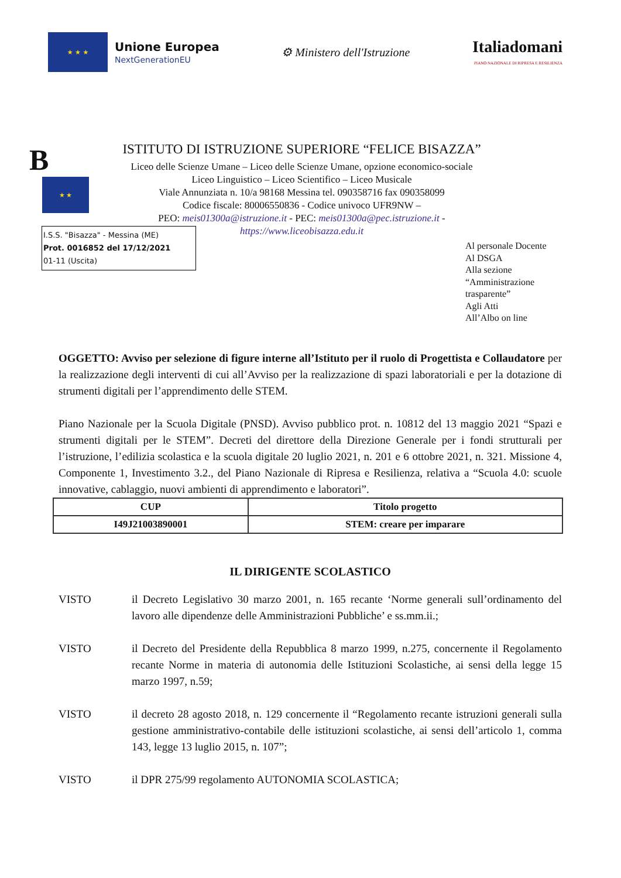★ ★ ★
Unione Europea
NextGenerationEU
⚙ Ministero dell'Istruzione
Italiadomani
PIANO NAZIONALE DI RIPRESA E RESILIENZA
B
★ ★
ISTITUTO DI ISTRUZIONE SUPERIORE “FELICE BISAZZA”
Liceo delle Scienze Umane – Liceo delle Scienze Umane, opzione economico-sociale
Liceo Linguistico – Liceo Scientifico – Liceo Musicale
Viale Annunziata n. 10/a 98168 Messina tel. 090358716 fax 090358099
Codice fiscale: 80006550836 - Codice univoco UFR9NW –
PEO: meis01300a@istruzione.it - PEC: meis01300a@pec.istruzione.it -
https://www.liceobisazza.edu.it
I.S.S. "Bisazza" - Messina (ME)
Prot. 0016852 del 17/12/2021
01-11 (Uscita)
Al personale Docente
Al DSGA
Alla sezione
“Amministrazione
trasparente”
Agli Atti
All’Albo on line
OGGETTO: Avviso per selezione di figure interne all’Istituto per il ruolo di Progettista e Collaudatore per la realizzazione degli interventi di cui all’Avviso per la realizzazione di spazi laboratoriali e per la dotazione di strumenti digitali per l’apprendimento delle STEM.
Piano Nazionale per la Scuola Digitale (PNSD). Avviso pubblico prot. n. 10812 del 13 maggio 2021 “Spazi e strumenti digitali per le STEM”. Decreti del direttore della Direzione Generale per i fondi strutturali per l’istruzione, l’edilizia scolastica e la scuola digitale 20 luglio 2021, n. 201 e 6 ottobre 2021, n. 321. Missione 4, Componente 1, Investimento 3.2., del Piano Nazionale di Ripresa e Resilienza, relativa a “Scuola 4.0: scuole innovative, cablaggio, nuovi ambienti di apprendimento e laboratori”.
| CUP | Titolo progetto |
| --- | --- |
| I49J21003890001 | STEM: creare per imparare |
IL DIRIGENTE SCOLASTICO
VISTO il Decreto Legislativo 30 marzo 2001, n. 165 recante ‘Norme generali sull’ordinamento del lavoro alle dipendenze delle Amministrazioni Pubbliche’ e ss.mm.ii.;
VISTO il Decreto del Presidente della Repubblica 8 marzo 1999, n.275, concernente il Regolamento recante Norme in materia di autonomia delle Istituzioni Scolastiche, ai sensi della legge 15 marzo 1997, n.59;
VISTO il decreto 28 agosto 2018, n. 129 concernente il “Regolamento recante istruzioni generali sulla gestione amministrativo-contabile delle istituzioni scolastiche, ai sensi dell’articolo 1, comma 143, legge 13 luglio 2015, n. 107”;
VISTO il DPR 275/99 regolamento AUTONOMIA SCOLASTICA;